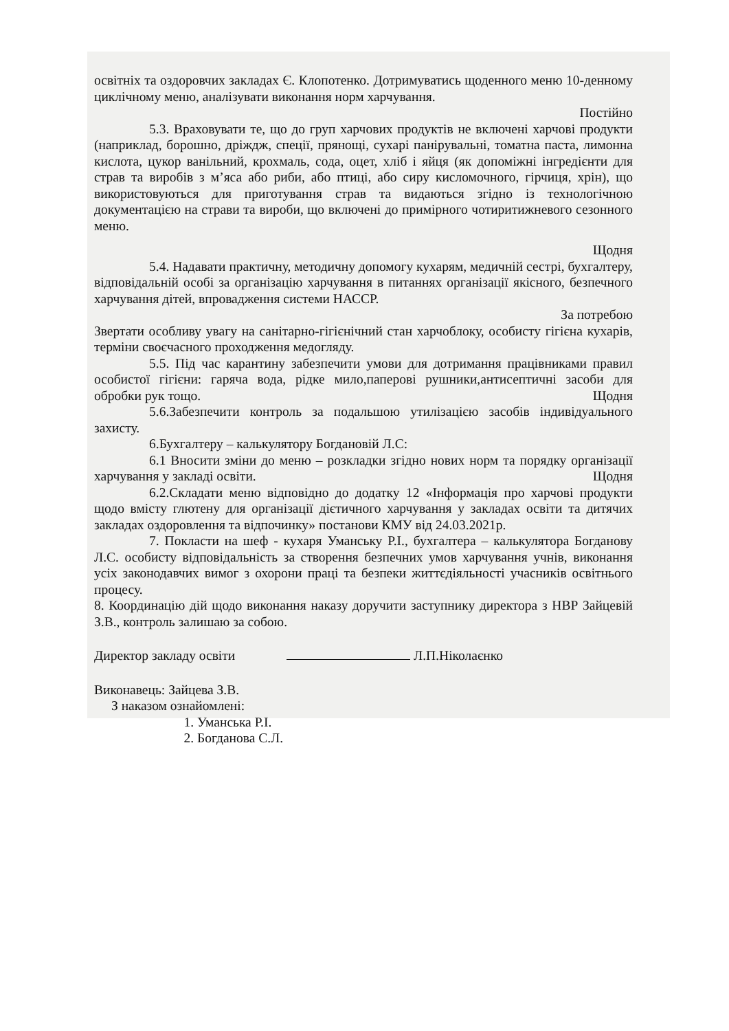освітніх та оздоровчих закладах Є. Клопотенко. Дотримуватись щоденного меню 10-денному циклічному меню, аналізувати виконання норм харчування.
Постійно
5.3. Враховувати те, що до груп харчових продуктів не включені харчові продукти (наприклад, борошно, дріждж, спеції, прянощі, сухарі панірувальні, томатна паста, лимонна кислота, цукор ванільний, крохмаль, сода, оцет, хліб і яйця (як допоміжні інгредієнти для страв та виробів з м’яса або риби, або птиці, або сиру кисломочного, гірчиця, хрін), що використовуються для приготування страв та видаються згідно із технологічною документацією на страви та вироби, що включені до примірного чотиритижневого сезонного меню.
Щодня
5.4. Надавати практичну, методичну допомогу кухарям, медичній сестрі, бухгалтеру, відповідальній особі за організацію харчування в питаннях організації якісного, безпечного харчування дітей, впровадження системи НАССР.
За потребою
Звертати особливу увагу на санітарно-гігієнічний стан харчоблоку, особисту гігієна кухарів, терміни своєчасного проходження медогляду.
5.5. Під час карантину забезпечити умови для дотримання працівниками правил особистої гігієни: гаряча вода, рідке мило,паперові рушники,антисептичні засоби для обробки рук тощо. Щодня
5.6.Забезпечити контроль за подальшою утилізацією засобів індивідуального захисту.
6.Бухгалтеру – калькулятору Богдановій Л.С:
6.1 Вносити зміни до меню – розкладки згідно нових норм та порядку організації харчування у закладі освіти. Щодня
6.2.Складати меню відповідно до додатку 12 «Інформація про харчові продукти щодо вмісту глютену для організації дієтичного харчування у закладах освіти та дитячих закладах оздоровлення та відпочинку» постанови КМУ від 24.03.2021р.
7. Покласти на шеф - кухаря Уманську Р.І., бухгалтера – калькулятора Богданову Л.С. особисту відповідальність за створення безпечних умов харчування учнів, виконання усіх законодавчих вимог з охорони праці та безпеки життєдіяльності учасників освітнього процесу.
8. Координацію дій щодо виконання наказу доручити заступнику директора з НВР Зайцевій З.В., контроль залишаю за собою.
Директор закладу освіти Л.П.Ніколаєнко
Виконавець: Зайцева З.В.
З наказом ознайомлені:
1. Уманська Р.І.
2. Богданова С.Л.